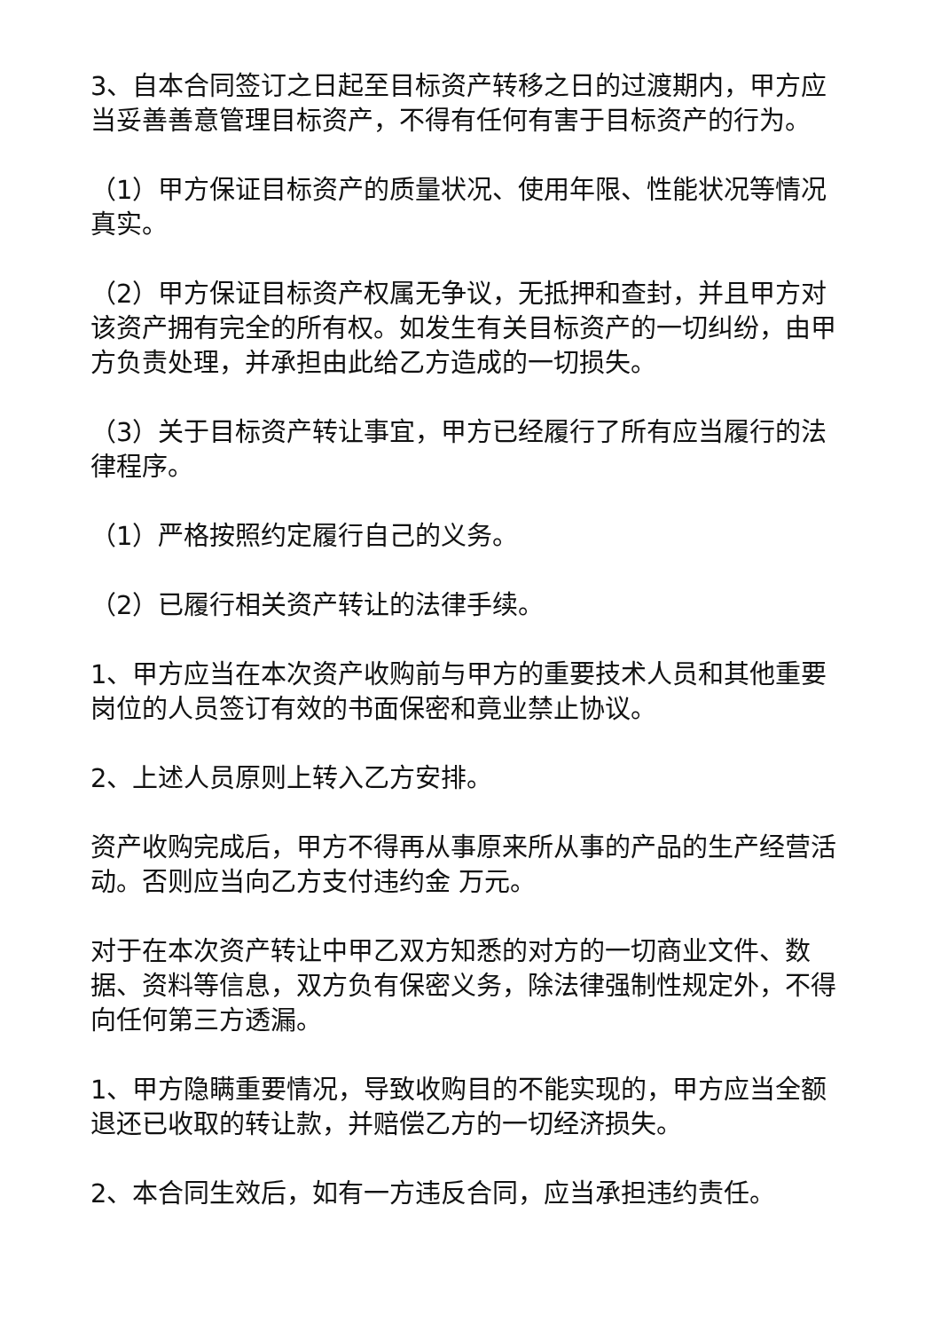3、自本合同签订之日起至目标资产转移之日的过渡期内，甲方应当妥善善意管理目标资产，不得有任何有害于目标资产的行为。
（1）甲方保证目标资产的质量状况、使用年限、性能状况等情况真实。
（2）甲方保证目标资产权属无争议，无抵押和查封，并且甲方对该资产拥有完全的所有权。如发生有关目标资产的一切纠纷，由甲方负责处理，并承担由此给乙方造成的一切损失。
（3）关于目标资产转让事宜，甲方已经履行了所有应当履行的法律程序。
（1）严格按照约定履行自己的义务。
（2）已履行相关资产转让的法律手续。
1、甲方应当在本次资产收购前与甲方的重要技术人员和其他重要岗位的人员签订有效的书面保密和竟业禁止协议。
2、上述人员原则上转入乙方安排。
资产收购完成后，甲方不得再从事原来所从事的产品的生产经营活动。否则应当向乙方支付违约金 万元。
对于在本次资产转让中甲乙双方知悉的对方的一切商业文件、数据、资料等信息，双方负有保密义务，除法律强制性规定外，不得向任何第三方透漏。
1、甲方隐瞒重要情况，导致收购目的不能实现的，甲方应当全额退还已收取的转让款，并赔偿乙方的一切经济损失。
2、本合同生效后，如有一方违反合同，应当承担违约责任。